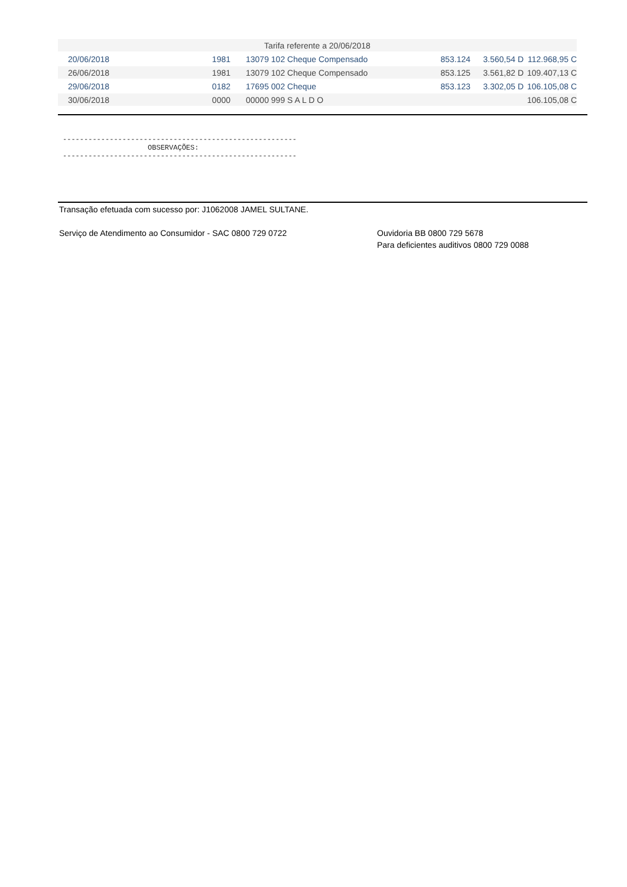| Tarifa referente a 20/06/2018 | | | | | |
| 20/06/2018 | 1981 | 13079 102 Cheque Compensado | 853.124 | 3.560,54 D | 112.968,95 C |
| 26/06/2018 | 1981 | 13079 102 Cheque Compensado | 853.125 | 3.561,82 D | 109.407,13 C |
| 29/06/2018 | 0182 | 17695 002 Cheque | 853.123 | 3.302,05 D | 106.105,08 C |
| 30/06/2018 | 0000 | 00000 999 S A L D O | | | 106.105,08 C |
-------------------------------------------------------
                    OBSERVAÇÕES:
-------------------------------------------------------
Transação efetuada com sucesso por: J1062008 JAMEL SULTANE.
Serviço de Atendimento ao Consumidor - SAC 0800 729 0722
Ouvidoria BB 0800 729 5678
Para deficientes auditivos 0800 729 0088